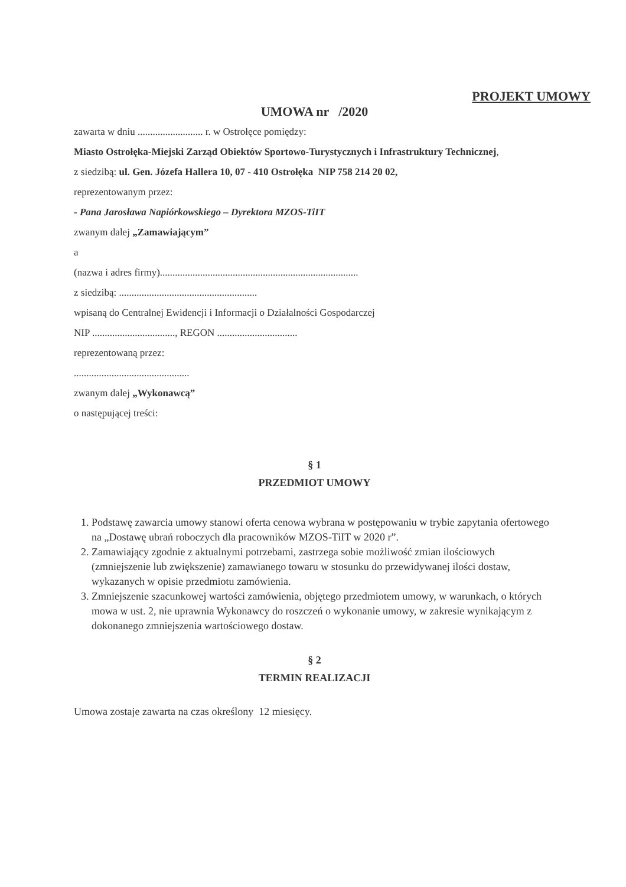PROJEKT UMOWY
UMOWA nr /2020
zawarta w dniu .......................... r. w Ostrołęce pomiędzy:
Miasto Ostrołęka-Miejski Zarząd Obiektów Sportowo-Turystycznych i Infrastruktury Technicznej,
z siedzibą: ul. Gen. Józefa Hallera 10, 07 - 410 Ostrołęka NIP 758 214 20 02,
reprezentowanym przez:
- Pana Jarosława Napiórkowskiego – Dyrektora MZOS-TiIT
zwanym dalej „Zamawiającym”
a
(nazwa i adres firmy)...............................................................................
z siedzibą: .......................................................
wpisaną do Centralnej Ewidencji i Informacji o Działalności Gospodarczej
NIP ................................., REGON ................................
reprezentowaną przez:
..............................................
zwanym dalej „Wykonawcą”
o następującej treści:
§ 1
PRZEDMIOT UMOWY
1. Podstawę zawarcia umowy stanowi oferta cenowa wybrana w postępowaniu w trybie zapytania ofertowego na „Dostawę ubrań roboczych dla pracowników MZOS-TiIT w 2020 r”.
2. Zamawiający zgodnie z aktualnymi potrzebami, zastrzega sobie możliwość zmian ilościowych (zmniejszenie lub zwiększenie) zamawianego towaru w stosunku do przewidywanej ilości dostaw, wykazanych w opisie przedmiotu zamówienia.
3. Zmniejszenie szacunkowej wartości zamówienia, objętego przedmiotem umowy, w warunkach, o których mowa w ust. 2, nie uprawnia Wykonawcy do roszczeń o wykonanie umowy, w zakresie wynikającym z dokonanego zmniejszenia wartościowego dostaw.
§ 2
TERMIN REALIZACJI
Umowa zostaje zawarta na czas określony 12 miesięcy.